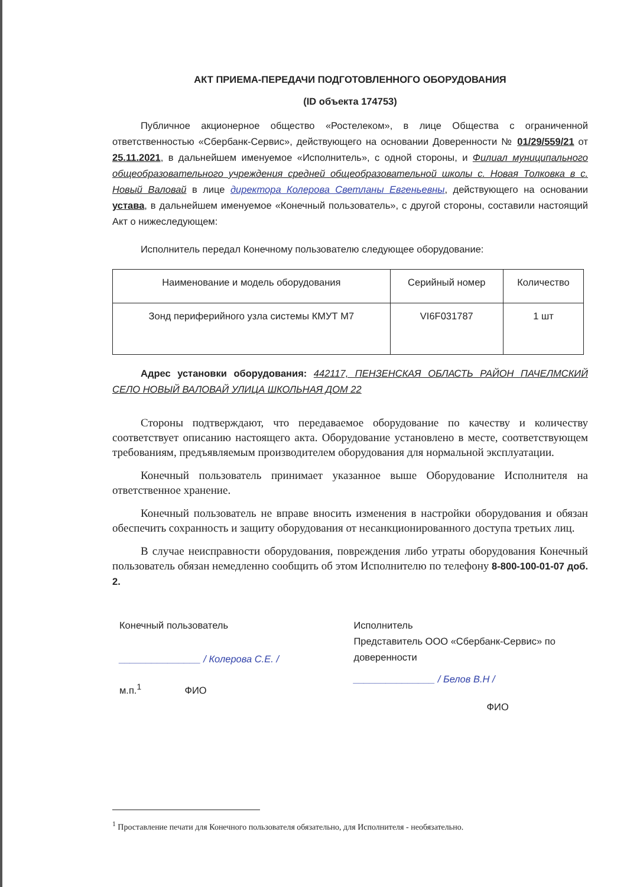АКТ ПРИЕМА-ПЕРЕДАЧИ ПОДГОТОВЛЕННОГО ОБОРУДОВАНИЯ
(ID объекта 174753)
Публичное акционерное общество «Ростелеком», в лице Общества с ограниченной ответственностью «Сбербанк-Сервис», действующего на основании Доверенности № 01/29/559/21 от 25.11.2021, в дальнейшем именуемое «Исполнитель», с одной стороны, и Филиал муниципального общеобразовательного учреждения средней общеобразовательной школы с. Новая Толковка в с. Новый Валовай в лице директора Колерова Светланы Евгеньевны, действующего на основании устава, в дальнейшем именуемое «Конечный пользователь», с другой стороны, составили настоящий Акт о нижеследующем:
Исполнитель передал Конечному пользователю следующее оборудование:
| Наименование и модель оборудования | Серийный номер | Количество |
| --- | --- | --- |
| Зонд периферийного узла системы КМУТ М7 | VI6F031787 | 1 шт |
Адрес установки оборудования: 442117, ПЕНЗЕНСКАЯ ОБЛАСТЬ РАЙОН ПАЧЕЛМСКИЙ СЕЛО НОВЫЙ ВАЛОВАЙ УЛИЦА ШКОЛЬНАЯ ДОМ 22
Стороны подтверждают, что передаваемое оборудование по качеству и количеству соответствует описанию настоящего акта. Оборудование установлено в месте, соответствующем требованиям, предъявляемым производителем оборудования для нормальной эксплуатации.
Конечный пользователь принимает указанное выше Оборудование Исполнителя на ответственное хранение.
Конечный пользователь не вправе вносить изменения в настройки оборудования и обязан обеспечить сохранность и защиту оборудования от несанкционированного доступа третьих лиц.
В случае неисправности оборудования, повреждения либо утраты оборудования Конечный пользователь обязан немедленно сообщить об этом Исполнителю по телефону 8-800-100-01-07 доб. 2.
Конечный пользователь
_______________ / Колерова С.Е. /
м.п.<sup>1</sup> ФИО
Исполнитель
Представитель ООО «Сбербанк-Сервис» по доверенности
_______________ / Белов В.Н /
ФИО
<sup>1</sup> Проставление печати для Конечного пользователя обязательно, для Исполнителя - необязательно.